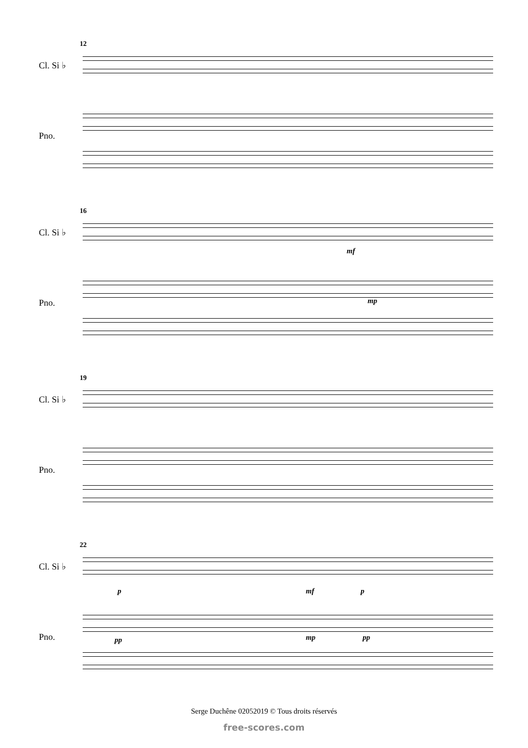12
Cl. Si ♭
Pno.
16
Cl. Si ♭
Pno.
mf
mp
19
Cl. Si ♭
Pno.
22
Cl. Si ♭
Pno.
p mf p
pp mp pp
Serge Duchêne 02052019 © Tous droits réservés
free-scores.com